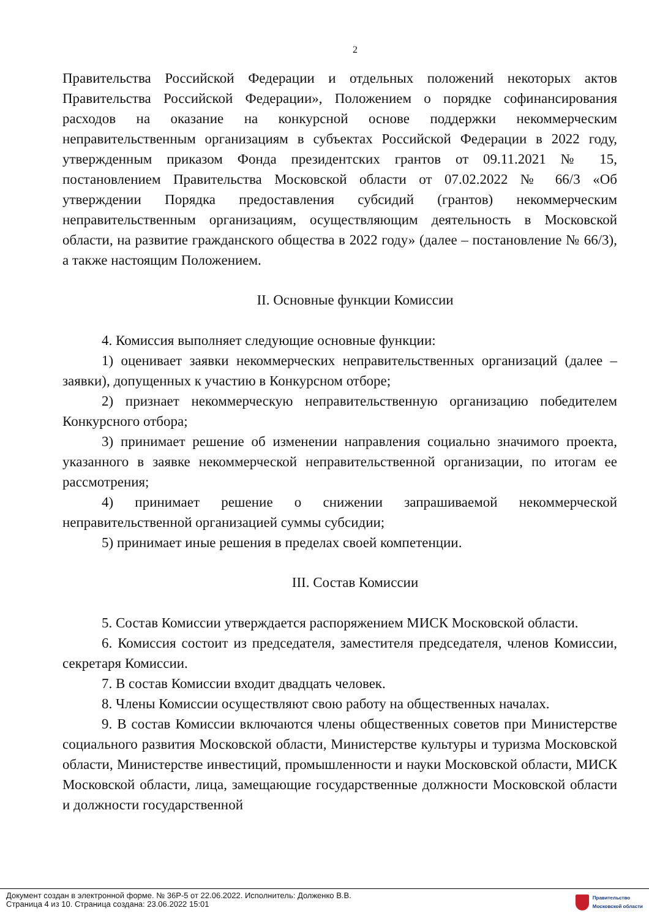2
Правительства Российской Федерации и отдельных положений некоторых актов Правительства Российской Федерации», Положением о порядке софинансирования расходов на оказание на конкурсной основе поддержки некоммерческим неправительственным организациям в субъектах Российской Федерации в 2022 году, утвержденным приказом Фонда президентских грантов от 09.11.2021 № 15, постановлением Правительства Московской области от 07.02.2022 № 66/3 «Об утверждении Порядка предоставления субсидий (грантов) некоммерческим неправительственным организациям, осуществляющим деятельность в Московской области, на развитие гражданского общества в 2022 году» (далее – постановление № 66/3), а также настоящим Положением.
II. Основные функции Комиссии
4. Комиссия выполняет следующие основные функции:
1) оценивает заявки некоммерческих неправительственных организаций (далее – заявки), допущенных к участию в Конкурсном отборе;
2) признает некоммерческую неправительственную организацию победителем Конкурсного отбора;
3) принимает решение об изменении направления социально значимого проекта, указанного в заявке некоммерческой неправительственной организации, по итогам ее рассмотрения;
4) принимает решение о снижении запрашиваемой некоммерческой неправительственной организацией суммы субсидии;
5) принимает иные решения в пределах своей компетенции.
III. Состав Комиссии
5. Состав Комиссии утверждается распоряжением МИСК Московской области.
6. Комиссия состоит из председателя, заместителя председателя, членов Комиссии, секретаря Комиссии.
7. В состав Комиссии входит двадцать человек.
8. Члены Комиссии осуществляют свою работу на общественных началах.
9. В состав Комиссии включаются члены общественных советов при Министерстве социального развития Московской области, Министерстве культуры и туризма Московской области, Министерстве инвестиций, промышленности и науки Московской области, МИСК Московской области, лица, замещающие государственные должности Московской области и должности государственной
Документ создан в электронной форме. № 36Р-5 от 22.06.2022. Исполнитель: Долженко В.В.
Страница 4 из 10. Страница создана: 23.06.2022 15:01
Правительство
Московской области